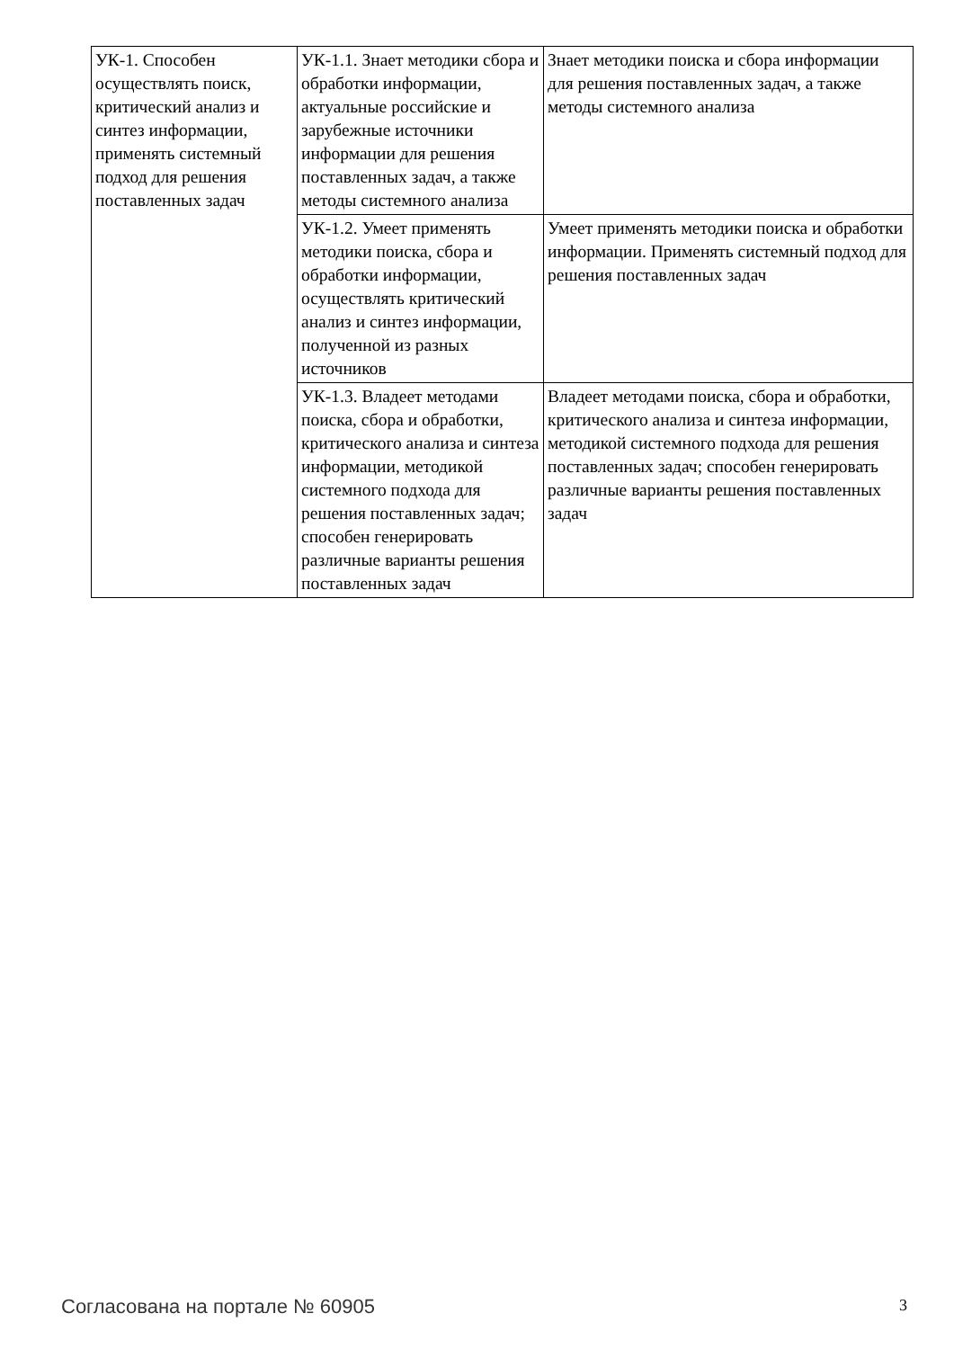| УК-1. Способен осуществлять поиск, критический анализ и синтез информации, применять системный подход для решения поставленных задач | УК-1.1. Знает методики сбора и обработки информации, актуальные российские и зарубежные источники информации для решения поставленных задач, а также методы системного анализа | Знает методики поиска и сбора информации для решения поставленных задач, а также методы системного анализа |
| | УК-1.2. Умеет применять методики поиска, сбора и обработки информации, осуществлять критический анализ и синтез информации, полученной из разных источников | Умеет применять методики поиска и обработки информации. Применять системный подход для решения поставленных задач |
| | УК-1.3. Владеет методами поиска, сбора и обработки, критического анализа и синтеза информации, методикой системного подхода для решения поставленных задач; способен генерировать различные варианты решения поставленных задач | Владеет методами поиска, сбора и обработки, критического анализа и синтеза информации, методикой системного подхода для решения поставленных задач; способен генерировать различные варианты решения поставленных задач |
Согласована на портале № 60905 3